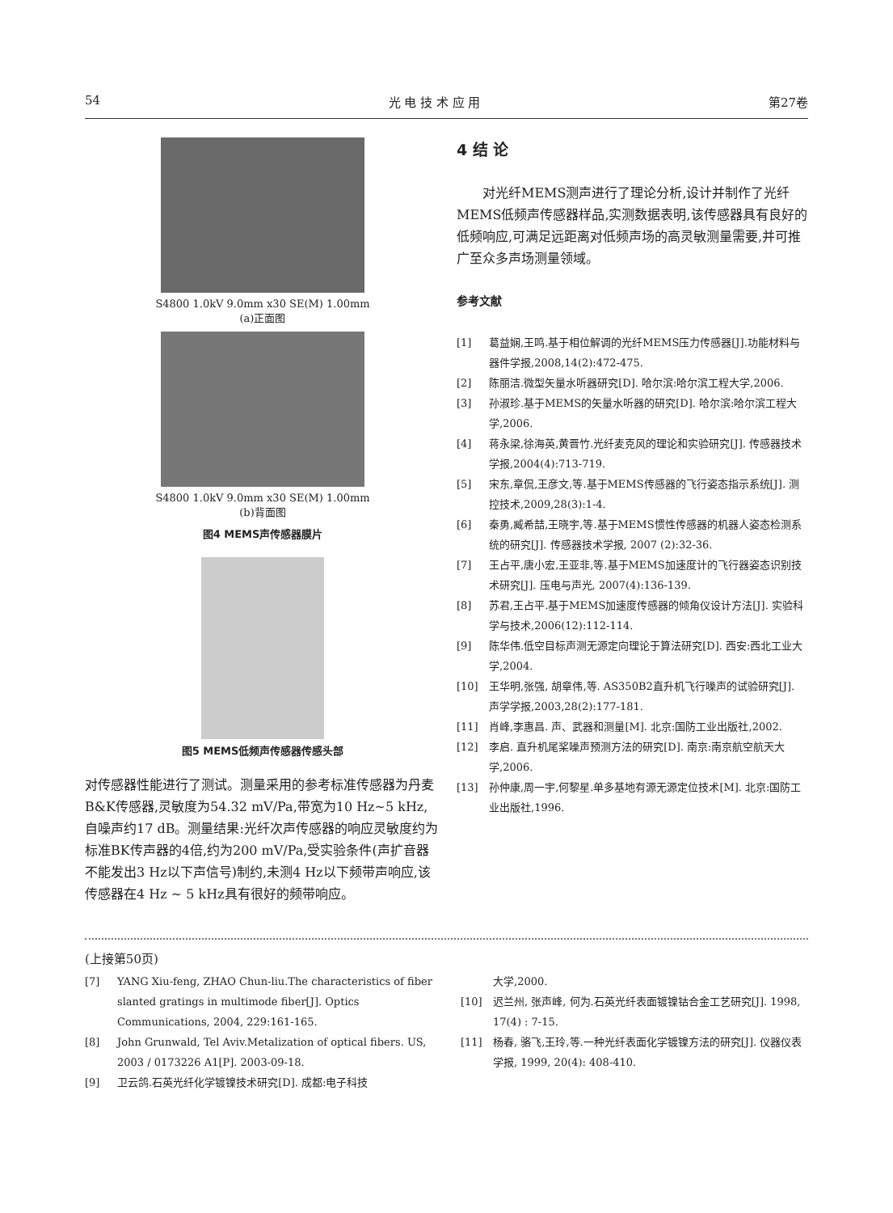54 光 电 技 术 应 用 第27卷
S4800 1.0kV 9.0mm x30 SE(M) 1.00mm
(a)正面图
S4800 1.0kV 9.0mm x30 SE(M) 1.00mm
(b)背面图
图4 MEMS声传感器膜片
图5 MEMS低频声传感器传感头部
对传感器性能进行了测试。测量采用的参考标准传感器为丹麦B&K传感器,灵敏度为54.32 mV/Pa,带宽为10 Hz~5 kHz,自噪声约17 dB。测量结果:光纤次声传感器的响应灵敏度约为标准BK传声器的4倍,约为200 mV/Pa,受实验条件(声扩音器不能发出3 Hz以下声信号)制约,未测4 Hz以下频带声响应,该传感器在4 Hz ~ 5 kHz具有很好的频带响应。
4 结 论
　　对光纤MEMS测声进行了理论分析,设计并制作了光纤MEMS低频声传感器样品,实测数据表明,该传感器具有良好的低频响应,可满足远距离对低频声场的高灵敏测量需要,并可推广至众多声场测量领域。
参考文献
[1] 葛益娴,王鸣.基于相位解调的光纤MEMS压力传感器[J].功能材料与器件学报,2008,14(2):472-475.
[2] 陈丽洁.微型矢量水听器研究[D]. 哈尔滨:哈尔滨工程大学,2006.
[3] 孙淑珍.基于MEMS的矢量水听器的研究[D]. 哈尔滨:哈尔滨工程大学,2006.
[4] 蒋永梁,徐海英,黄晋竹.光纤麦克风的理论和实验研究[J]. 传感器技术学报,2004(4):713-719.
[5] 宋东,章侃,王彦文,等.基于MEMS传感器的飞行姿态指示系统[J]. 测控技术,2009,28(3):1-4.
[6] 秦勇,臧希喆,王晓宇,等.基于MEMS惯性传感器的机器人姿态检测系统的研究[J]. 传感器技术学报, 2007 (2):32-36.
[7] 王占平,唐小宏,王亚非,等.基于MEMS加速度计的飞行器姿态识别技术研究[J]. 压电与声光, 2007(4):136-139.
[8] 苏君,王占平.基于MEMS加速度传感器的倾角仪设计方法[J]. 实验科学与技术,2006(12):112-114.
[9] 陈华伟.低空目标声测无源定向理论于算法研究[D]. 西安:西北工业大学,2004.
[10] 王华明,张强, 胡章伟,等. AS350B2直升机飞行噪声的试验研究[J]. 声学学报,2003,28(2):177-181.
[11] 肖峰,李惠昌. 声、武器和测量[M]. 北京:国防工业出版社,2002.
[12] 李启. 直升机尾桨噪声预测方法的研究[D]. 南京:南京航空航天大学,2006.
[13] 孙仲康,周一宇,何黎星.单多基地有源无源定位技术[M]. 北京:国防工业出版社,1996.
(上接第50页)
[7] YANG Xiu-feng, ZHAO Chun-liu.The characteristics of fiber slanted gratings in multimode fiber[J]. Optics Communications, 2004, 229:161-165.
[8] John Grunwald, Tel Aviv.Metalization of optical fibers. US, 2003 / 0173226 A1[P]. 2003-09-18.
[9] 卫云鸽.石英光纤化学镀镍技术研究[D]. 成都:电子科技
大学,2000.
[10] 迟兰州, 张声峰, 何为.石英光纤表面镀镍钴合金工艺研究[J]. 1998, 17(4) : 7-15.
[11] 杨春, 骆飞,王玲,等.一种光纤表面化学镀镍方法的研究[J]. 仪器仪表学报, 1999, 20(4): 408-410.